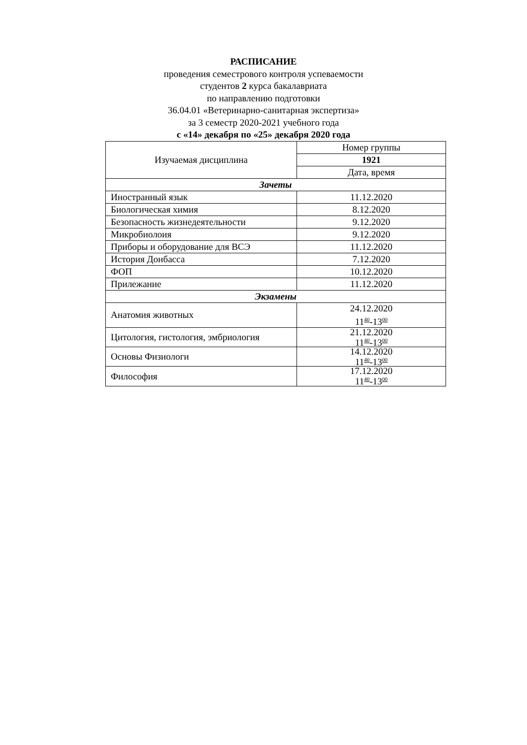РАСПИСАНИЕ
проведения семестрового контроля успеваемости
студентов 2 курса бакалавриата
по направлению подготовки
36.04.01 «Ветеринарно-санитарная экспертиза»
за 3 семестр 2020-2021 учебного года
с «14» декабря по «25» декабря 2020 года
| Изучаемая дисциплина | Номер группы |
| | 1921 |
| | Дата, время |
| Зачеты | |
| Иностранный язык | 11.12.2020 |
| Биологическая химия | 8.12.2020 |
| Безопасность жизнедеятельности | 9.12.2020 |
| Микробиолоия | 9.12.2020 |
| Приборы и оборудование для ВСЭ | 11.12.2020 |
| История Донбасса | 7.12.2020 |
| ФОП | 10.12.2020 |
| Прилежание | 11.12.2020 |
| Экзамены | |
| Анатомия животных | 24.12.2020 11<sup>40</sup>-13<sup>00</sup> |
| Цитология, гистология, эмбриология | 21.12.2020 11<sup>40</sup>-13<sup>00</sup> |
| Основы Физиологи | 14.12.2020 11<sup>40</sup>-13<sup>00</sup> |
| Философия | 17.12.2020 11<sup>40</sup>-13<sup>00</sup> |